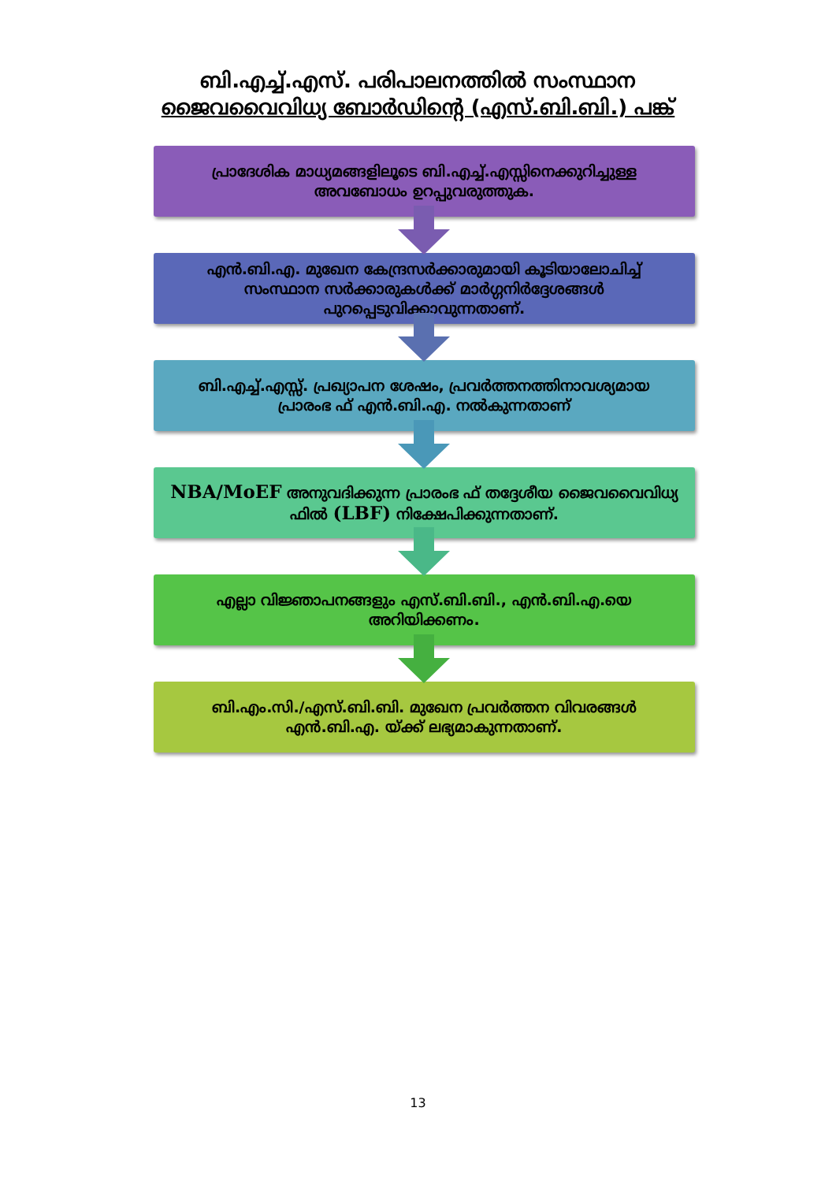ബി.എച്ച്.എസ്. പരിപാലനത്തിൽ സംസ്ഥാന
ജൈവവൈവിധ്യ ബോർഡിന്റെ (എസ്.ബി.ബി.) പങ്ക്
പ്രാദേശിക മാധ്യമങ്ങളിലൂടെ ബി.എച്ച്.എസ്സിനെക്കുറിച്ചുള്ള അവബോധം ഉറപ്പുവരുത്തുക.
എൻ.ബി.എ. മുഖേന കേന്ദ്രസർക്കാരുമായി കൂടിയാലോചിച്ച് സംസ്ഥാന സർക്കാരുകൾക്ക് മാർഗ്ഗനിർദ്ദേശങ്ങൾ പുറപ്പെടുവിക്കാവുന്നതാണ്.
ബി.എച്ച്.എസ്സ്. പ്രഖ്യാപന ശേഷം, പ്രവർത്തനത്തിനാവശ്യമായ പ്രാരംഭ ഫ് എൻ.ബി.എ. നൽകുന്നതാണ്
NBA/MoEF അനുവദിക്കുന്ന പ്രാരംഭ ഫ് തദ്ദേശീയ ജൈവവൈവിധ്യ ഫിൽ (LBF) നിക്ഷേപിക്കുന്നതാണ്.
എല്ലാ വിജ്ഞാപനങ്ങളും എസ്.ബി.ബി., എൻ.ബി.എ.യെ അറിയിക്കണം.
ബി.എം.സി./എസ്.ബി.ബി. മുഖേന പ്രവർത്തന വിവരങ്ങൾ എൻ.ബി.എ. യ്ക്ക് ലഭ്യമാകുന്നതാണ്.
13